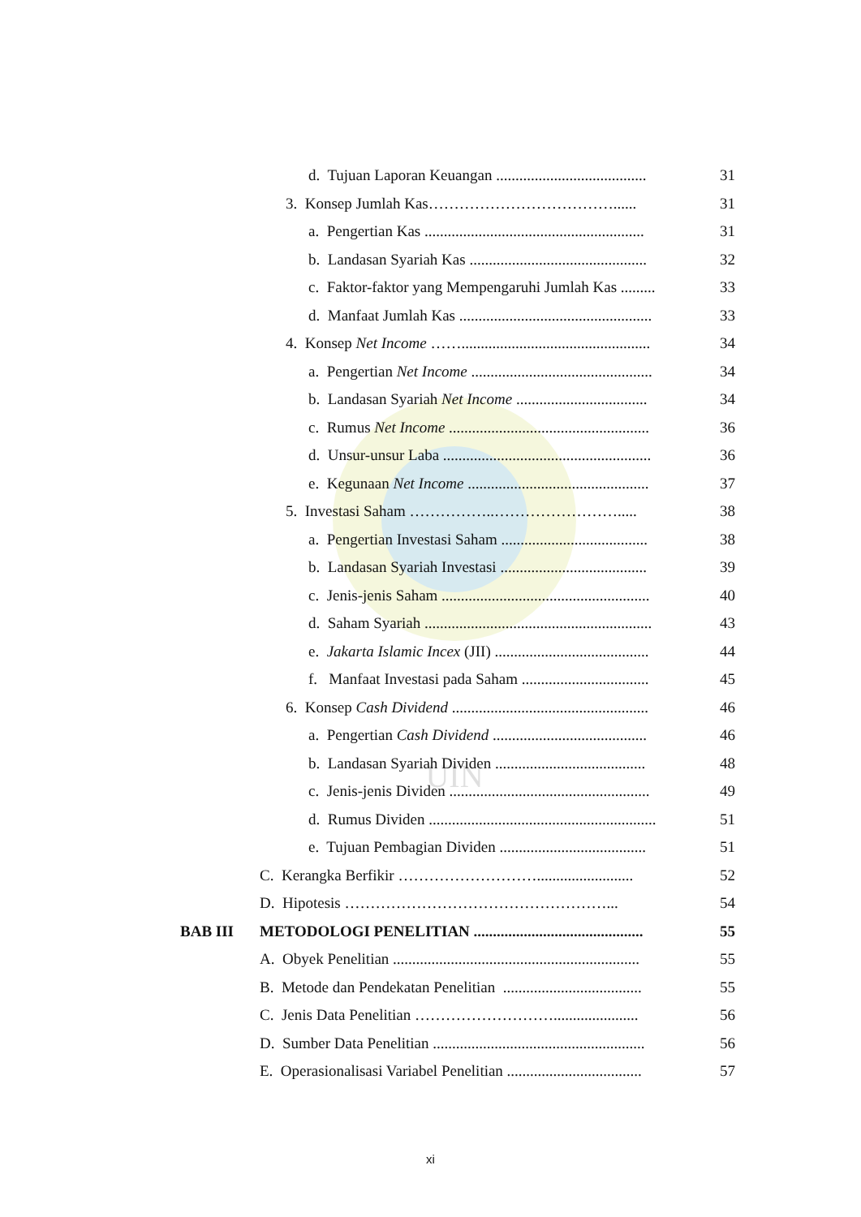UIN
d. Tujuan Laporan Keuangan ....................................... 31
3. Konsep Jumlah Kas………………………………...... 31
a. Pengertian Kas ......................................................... 31
b. Landasan Syariah Kas .............................................. 32
c. Faktor-faktor yang Mempengaruhi Jumlah Kas ......... 33
d. Manfaat Jumlah Kas .................................................. 33
4. Konsep Net Income ……................................................. 34
a. Pengertian Net Income ............................................... 34
b. Landasan Syariah Net Income .................................. 34
c. Rumus Net Income .................................................... 36
d. Unsur-unsur Laba ...................................................... 36
e. Kegunaan Net Income ............................................... 37
5. Investasi Saham ……………..……………………..... 38
a. Pengertian Investasi Saham ...................................... 38
b. Landasan Syariah Investasi ...................................... 39
c. Jenis-jenis Saham ...................................................... 40
d. Saham Syariah ........................................................... 43
e. Jakarta Islamic Incex (JII) ........................................ 44
f. Manfaat Investasi pada Saham ................................. 45
6. Konsep Cash Dividend ................................................... 46
a. Pengertian Cash Dividend ........................................ 46
b. Landasan Syariah Dividen ....................................... 48
c. Jenis-jenis Dividen .................................................... 49
d. Rumus Dividen ........................................................... 51
e. Tujuan Pembagian Dividen ...................................... 51
C. Kerangka Berfikir ………………………......................... 52
D. Hipotesis ……………………………………………... 54
BAB III METODOLOGI PENELITIAN ............................................ 55
A. Obyek Penelitian ................................................................ 55
B. Metode dan Pendekatan Penelitian .................................... 55
C. Jenis Data Penelitian ………………………...................... 56
D. Sumber Data Penelitian ....................................................... 56
E. Operasionalisasi Variabel Penelitian ................................... 57
xi